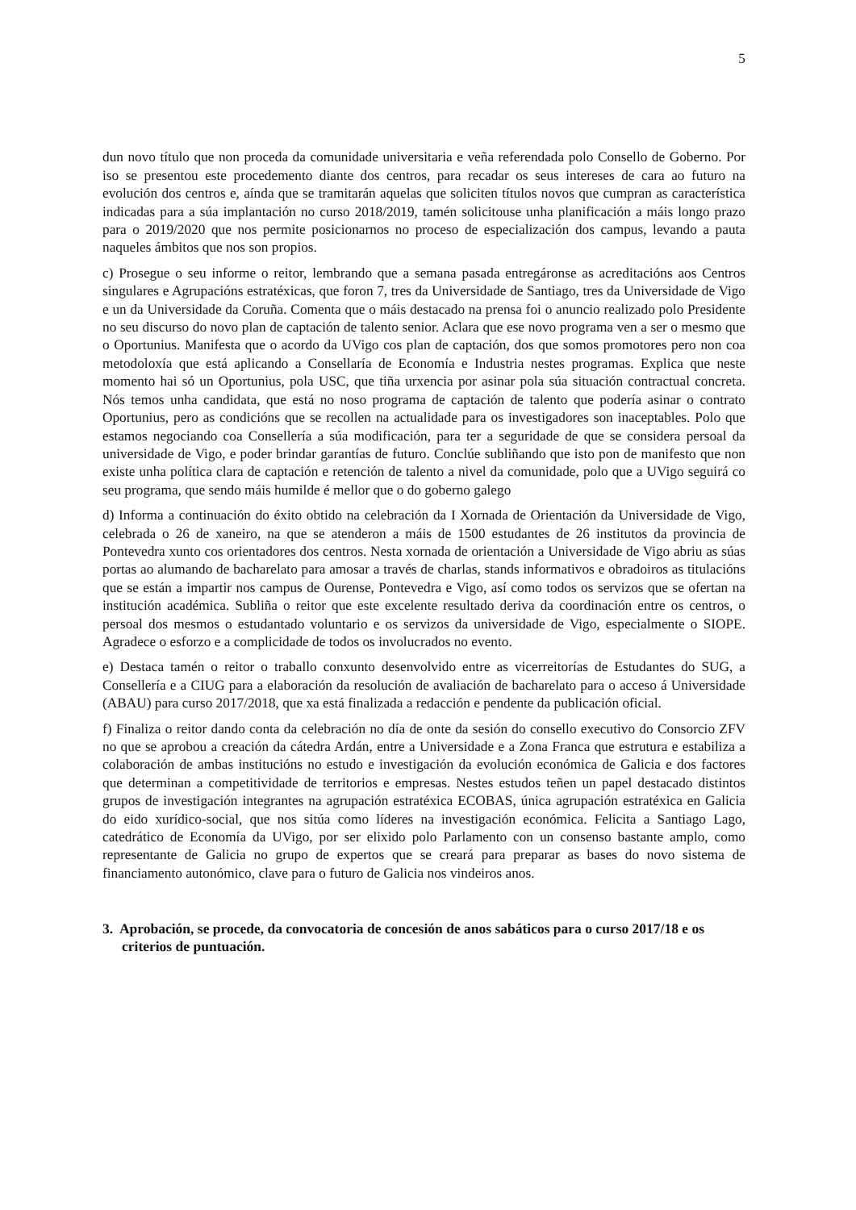5
dun novo título que non proceda da comunidade universitaria e veña referendada polo Consello de Goberno. Por iso se presentou este procedemento diante dos centros, para recadar os seus intereses de cara ao futuro na evolución dos centros e, aínda que se tramitarán aquelas que soliciten títulos novos que cumpran as característica indicadas para a súa implantación no curso 2018/2019, tamén solicitouse unha planificación a máis longo prazo para o 2019/2020 que nos permite posicionarnos no proceso de especialización dos campus, levando a pauta naqueles ámbitos que nos son propios.
c) Prosegue o seu informe o reitor, lembrando que a semana pasada entregáronse as acreditacións aos Centros singulares e Agrupacións estratéxicas, que foron 7, tres da Universidade de Santiago, tres da Universidade de Vigo e un da Universidade da Coruña. Comenta que o máis destacado na prensa foi o anuncio realizado polo Presidente no seu discurso do novo plan de captación de talento senior. Aclara que ese novo programa ven a ser o mesmo que o Oportunius. Manifesta que o acordo da UVigo cos plan de captación, dos que somos promotores pero non coa metodoloxía que está aplicando a Consellaría de Economía e Industria nestes programas. Explica que neste momento hai só un Oportunius, pola USC, que tiña urxencia por asinar pola súa situación contractual concreta. Nós temos unha candidata, que está no noso programa de captación de talento que podería asinar o contrato Oportunius, pero as condicións que se recollen na actualidade para os investigadores son inaceptables. Polo que estamos negociando coa Consellería a súa modificación, para ter a seguridade de que se considera persoal da universidade de Vigo, e poder brindar garantías de futuro. Conclúe subliñando que isto pon de manifesto que non existe unha política clara de captación e retención de talento a nivel da comunidade, polo que a UVigo seguirá co seu programa, que sendo máis humilde é mellor que o do goberno galego
d) Informa a continuación do éxito obtido na celebración da I Xornada de Orientación da Universidade de Vigo, celebrada o 26 de xaneiro, na que se atenderon a máis de 1500 estudantes de 26 institutos da provincia de Pontevedra xunto cos orientadores dos centros. Nesta xornada de orientación a Universidade de Vigo abriu as súas portas ao alumando de bacharelato para amosar a través de charlas, stands informativos e obradoiros as titulacións que se están a impartir nos campus de Ourense, Pontevedra e Vigo, así como todos os servizos que se ofertan na institución académica. Subliña o reitor que este excelente resultado deriva da coordinación entre os centros, o persoal dos mesmos o estudantado voluntario e os servizos da universidade de Vigo, especialmente o SIOPE. Agradece o esforzo e a complicidade de todos os involucrados no evento.
e) Destaca tamén o reitor o traballo conxunto desenvolvido entre as vicerreitorías de Estudantes do SUG, a Consellería e a CIUG para a elaboración da resolución de avaliación de bacharelato para o acceso á Universidade (ABAU) para curso 2017/2018, que xa está finalizada a redacción e pendente da publicación oficial.
f) Finaliza o reitor dando conta da celebración no día de onte da sesión do consello executivo do Consorcio ZFV no que se aprobou a creación da cátedra Ardán, entre a Universidade e a Zona Franca que estrutura e estabiliza a colaboración de ambas institucións no estudo e investigación da evolución económica de Galicia e dos factores que determinan a competitividade de territorios e empresas. Nestes estudos teñen un papel destacado distintos grupos de investigación integrantes na agrupación estratéxica ECOBAS, única agrupación estratéxica en Galicia do eido xurídico-social, que nos sitúa como líderes na investigación económica. Felicita a Santiago Lago, catedrático de Economía da UVigo, por ser elixido polo Parlamento con un consenso bastante amplo, como representante de Galicia no grupo de expertos que se creará para preparar as bases do novo sistema de financiamento autonómico, clave para o futuro de Galicia nos vindeiros anos.
3. Aprobación, se procede, da convocatoria de concesión de anos sabáticos para o curso 2017/18 e os criterios de puntuación.